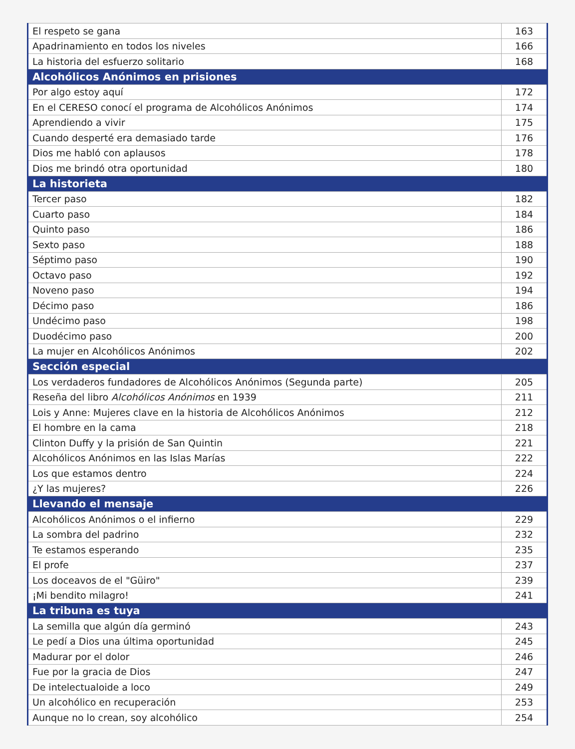| El respeto se gana | 163 |
| Apadrinamiento en todos los niveles | 166 |
| La historia del esfuerzo solitario | 168 |
| Alcohólicos Anónimos en prisiones | |
| Por algo estoy aquí | 172 |
| En el CERESO conocí el programa de Alcohólicos Anónimos | 174 |
| Aprendiendo a vivir | 175 |
| Cuando desperté era demasiado tarde | 176 |
| Dios me habló con aplausos | 178 |
| Dios me brindó otra oportunidad | 180 |
| La historieta | |
| Tercer paso | 182 |
| Cuarto paso | 184 |
| Quinto paso | 186 |
| Sexto paso | 188 |
| Séptimo paso | 190 |
| Octavo paso | 192 |
| Noveno paso | 194 |
| Décimo paso | 186 |
| Undécimo paso | 198 |
| Duodécimo paso | 200 |
| La mujer en Alcohólicos Anónimos | 202 |
| Sección especial | |
| Los verdaderos fundadores de Alcohólicos Anónimos (Segunda parte) | 205 |
| Reseña del libro Alcohólicos Anónimos en 1939 | 211 |
| Lois y Anne: Mujeres clave en la historia de Alcohólicos Anónimos | 212 |
| El hombre en la cama | 218 |
| Clinton Duffy y la prisión de San Quintin | 221 |
| Alcohólicos Anónimos en las Islas Marías | 222 |
| Los que estamos dentro | 224 |
| ¿Y las mujeres? | 226 |
| Llevando el mensaje | |
| Alcohólicos Anónimos o el infierno | 229 |
| La sombra del padrino | 232 |
| Te estamos esperando | 235 |
| El profe | 237 |
| Los doceavos de el "Güiro" | 239 |
| ¡Mi bendito milagro! | 241 |
| La tribuna es tuya | |
| La semilla que algún día germinó | 243 |
| Le pedí a Dios una última oportunidad | 245 |
| Madurar por el dolor | 246 |
| Fue por la gracia de Dios | 247 |
| De intelectualoide a loco | 249 |
| Un alcohólico en recuperación | 253 |
| Aunque no lo crean, soy alcohólico | 254 |